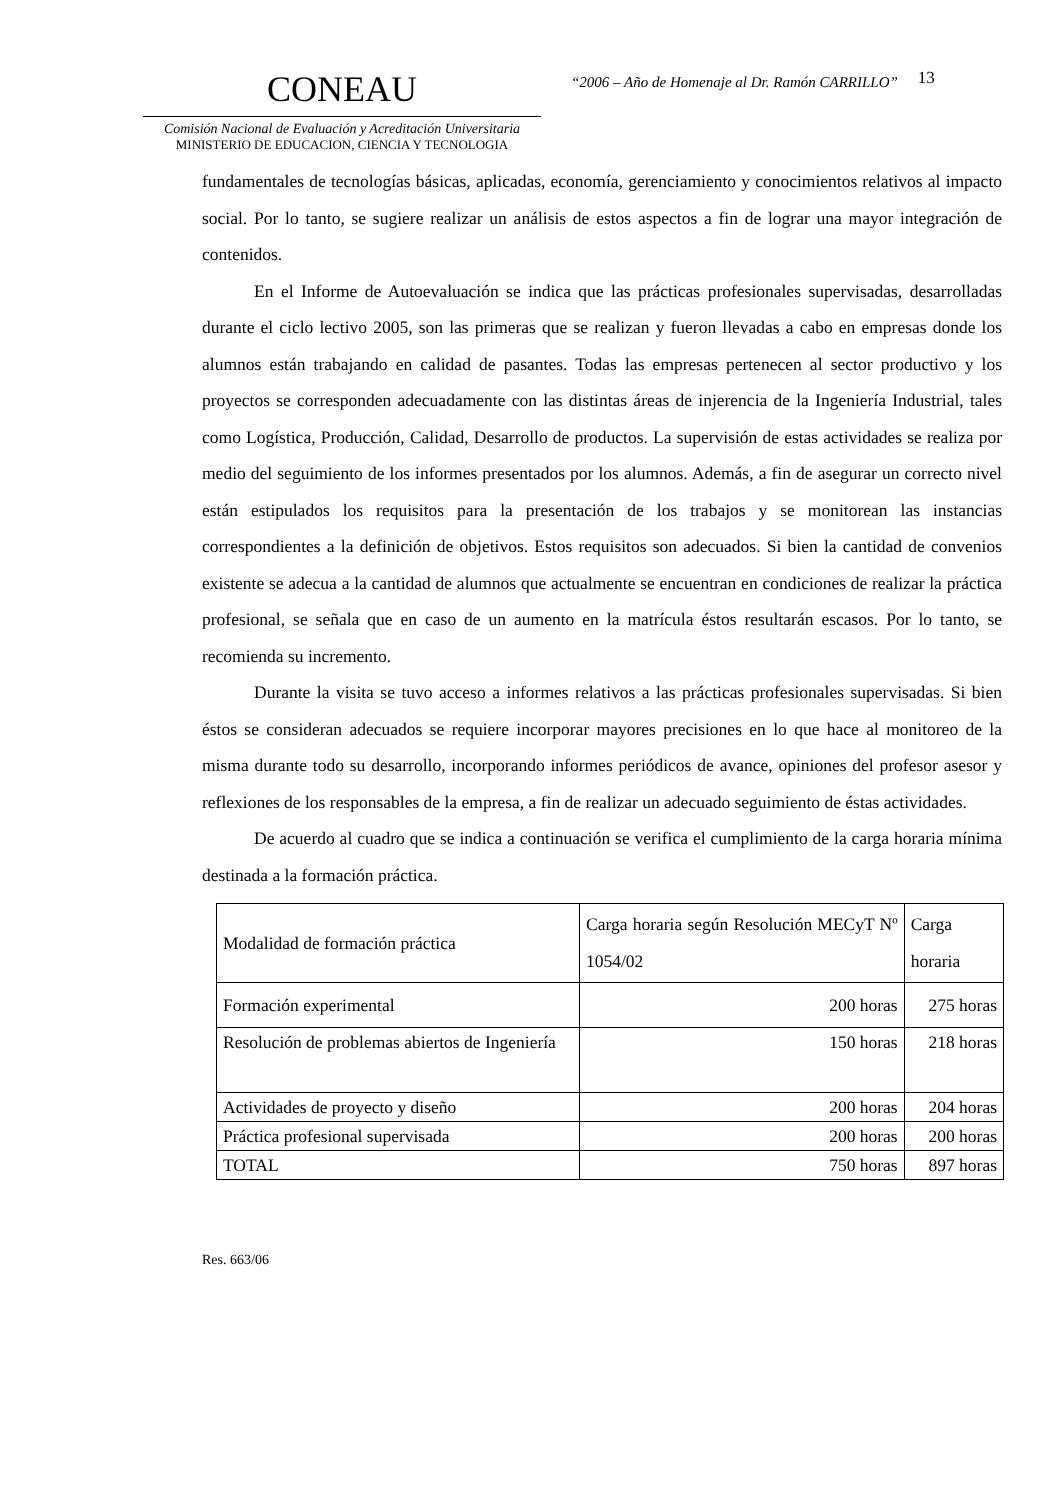CONEAU
Comisión Nacional de Evaluación y Acreditación Universitaria
MINISTERIO DE EDUCACION, CIENCIA Y TECNOLOGIA
“2006 – Año de Homenaje al Dr. Ramón CARRILLO”
13
fundamentales de tecnologías básicas, aplicadas, economía, gerenciamiento y conocimientos relativos al impacto social. Por lo tanto, se sugiere realizar un análisis de estos aspectos a fin de lograr una mayor integración de contenidos.
En el Informe de Autoevaluación se indica que las prácticas profesionales supervisadas, desarrolladas durante el ciclo lectivo 2005, son las primeras que se realizan y fueron llevadas a cabo en empresas donde los alumnos están trabajando en calidad de pasantes. Todas las empresas pertenecen al sector productivo y los proyectos se corresponden adecuadamente con las distintas áreas de injerencia de la Ingeniería Industrial, tales como Logística, Producción, Calidad, Desarrollo de productos. La supervisión de estas actividades se realiza por medio del seguimiento de los informes presentados por los alumnos. Además, a fin de asegurar un correcto nivel están estipulados los requisitos para la presentación de los trabajos y se monitorean las instancias correspondientes a la definición de objetivos. Estos requisitos son adecuados. Si bien la cantidad de convenios existente se adecua a la cantidad de alumnos que actualmente se encuentran en condiciones de realizar la práctica profesional, se señala que en caso de un aumento en la matrícula éstos resultarán escasos. Por lo tanto, se recomienda su incremento.
Durante la visita se tuvo acceso a informes relativos a las prácticas profesionales supervisadas. Si bien éstos se consideran adecuados se requiere incorporar mayores precisiones en lo que hace al monitoreo de la misma durante todo su desarrollo, incorporando informes periódicos de avance, opiniones del profesor asesor y reflexiones de los responsables de la empresa, a fin de realizar un adecuado seguimiento de éstas actividades.
De acuerdo al cuadro que se indica a continuación se verifica el cumplimiento de la carga horaria mínima destinada a la formación práctica.
| Modalidad de formación práctica | Carga horaria según Resolución MECyT Nº 1054/02 | Carga horaria |
| --- | --- | --- |
| Formación experimental | 200 horas | 275 horas |
| Resolución de problemas abiertos de Ingeniería | 150 horas | 218 horas |
| Actividades de proyecto y diseño | 200 horas | 204 horas |
| Práctica profesional supervisada | 200 horas | 200 horas |
| TOTAL | 750 horas | 897 horas |
Res. 663/06